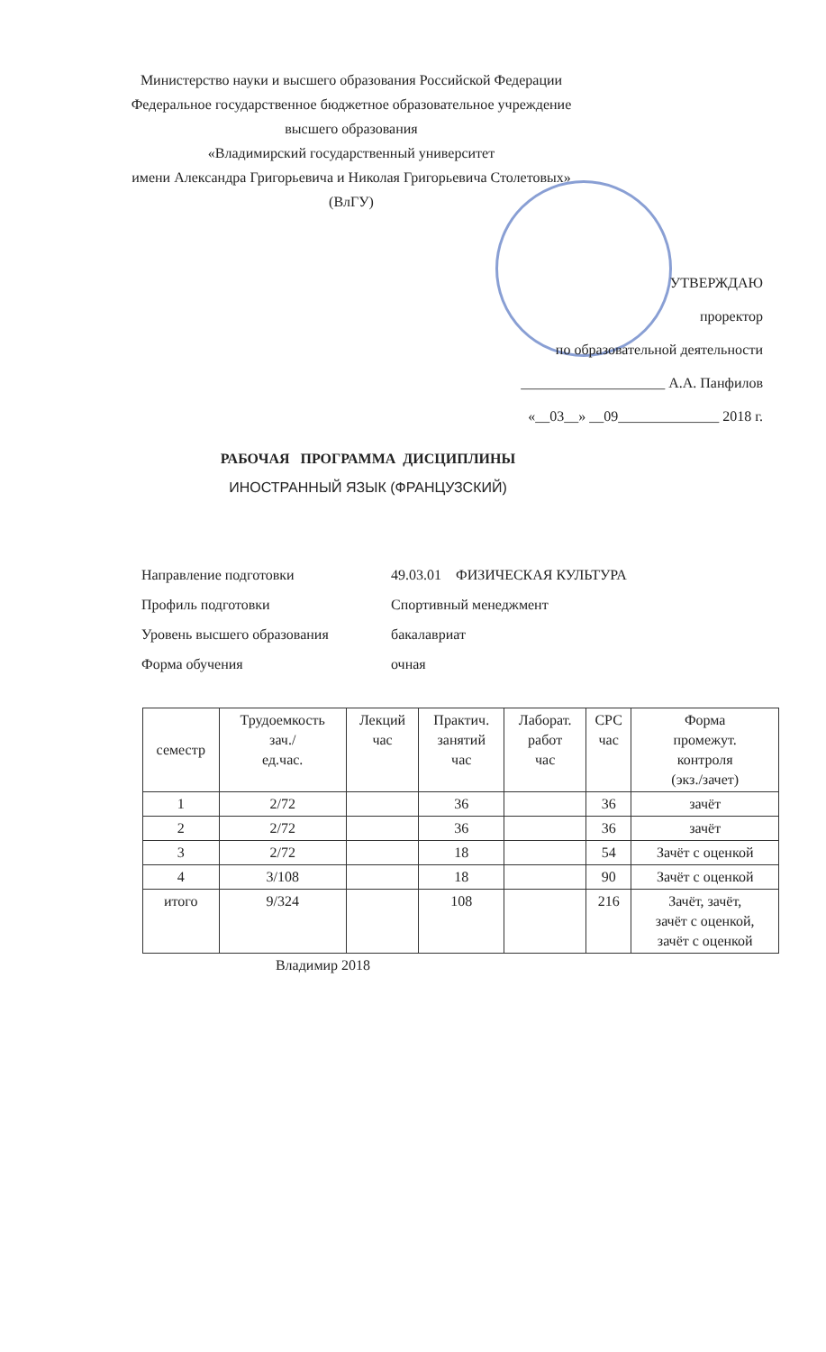Министерство науки и высшего образования Российской Федерации
Федеральное государственное бюджетное образовательное учреждение
высшего образования
«Владимирский государственный университет
имени Александра Григорьевича и Николая Григорьевича Столетовых»
(ВлГУ)
УТВЕРЖДАЮ
проректор
по образовательной деятельности
____________________ А.А. Панфилов
«__03__» __09______________ 2018 г.
РАБОЧАЯ ПРОГРАММА ДИСЦИПЛИНЫ
ИНОСТРАННЫЙ ЯЗЫК (ФРАНЦУЗСКИЙ)
| Направление подготовки | 49.03.01 ФИЗИЧЕСКАЯ КУЛЬТУРА |
| Профиль подготовки | Спортивный менеджмент |
| Уровень высшего образования | бакалавриат |
| Форма обучения | очная |
| семестр | Трудоемкость зач./ ед.час. | Лекций час | Практич. занятий час | Лаборат. работ час | СРС час | Форма промежут. контроля (экз./зачет) |
| --- | --- | --- | --- | --- | --- | --- |
| 1 | 2/72 | | 36 | | 36 | зачёт |
| 2 | 2/72 | | 36 | | 36 | зачёт |
| 3 | 2/72 | | 18 | | 54 | Зачёт с оценкой |
| 4 | 3/108 | | 18 | | 90 | Зачёт с оценкой |
| итого | 9/324 | | 108 | | 216 | Зачёт, зачёт, зачёт с оценкой, зачёт с оценкой |
Владимир 2018